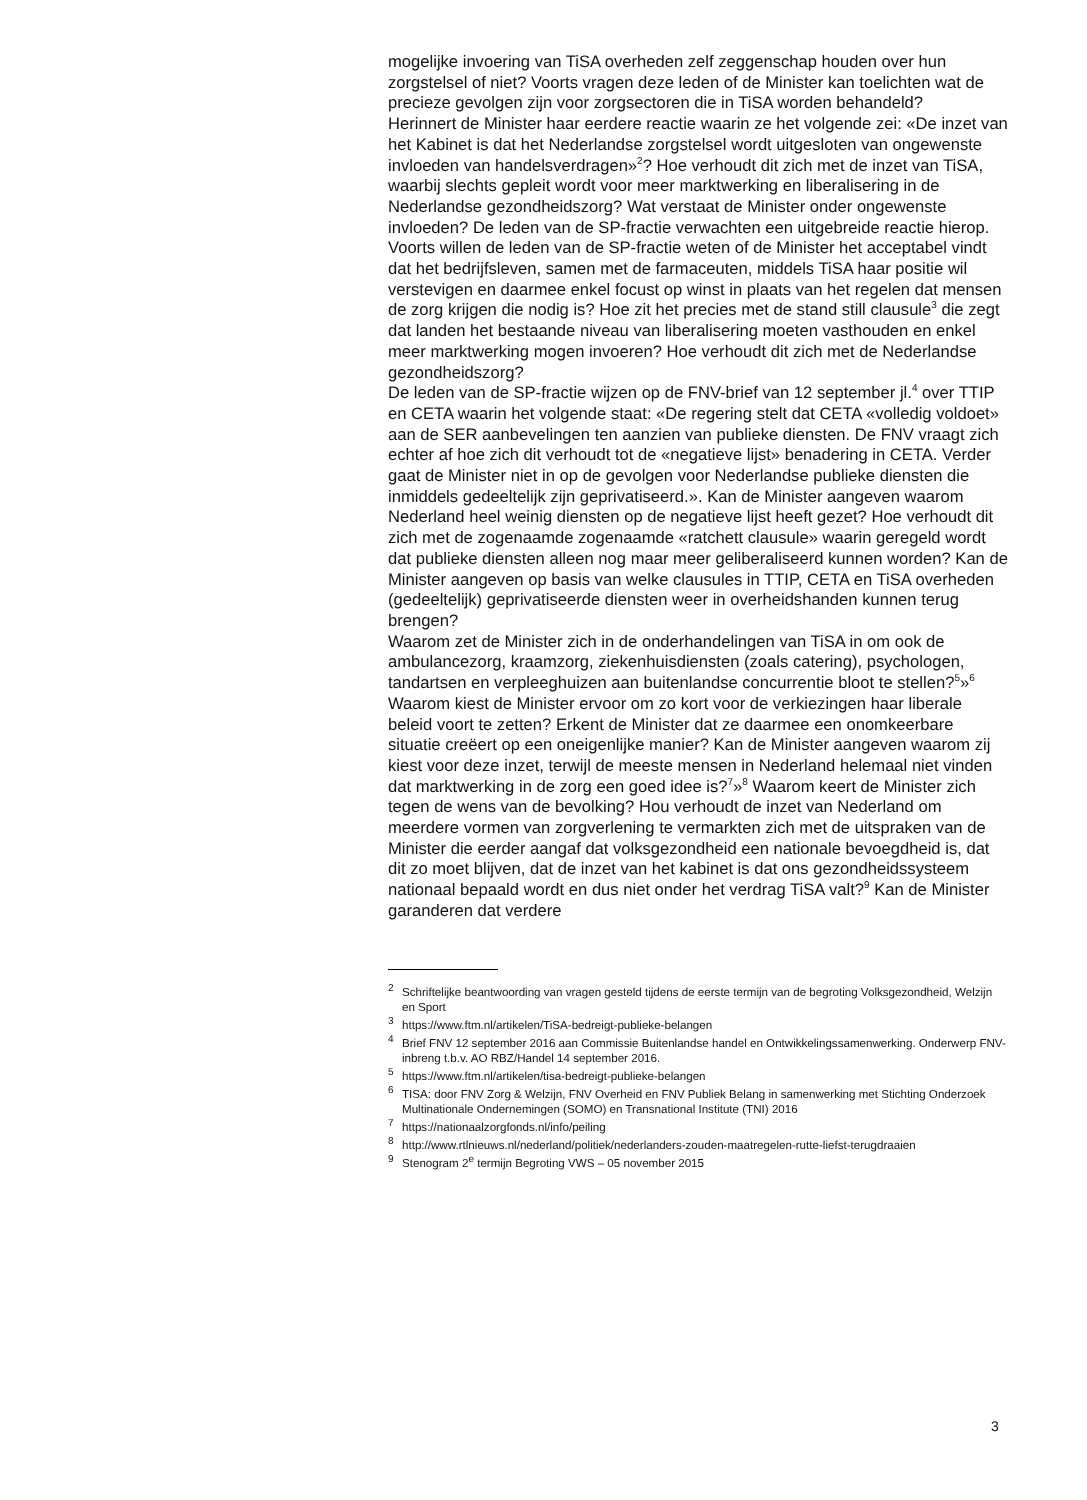mogelijke invoering van TiSA overheden zelf zeggenschap houden over hun zorgstelsel of niet? Voorts vragen deze leden of de Minister kan toelichten wat de precieze gevolgen zijn voor zorgsectoren die in TiSA worden behandeld?
Herinnert de Minister haar eerdere reactie waarin ze het volgende zei: «De inzet van het Kabinet is dat het Nederlandse zorgstelsel wordt uitgesloten van ongewenste invloeden van handelsverdragen»<sup>2</sup>? Hoe verhoudt dit zich met de inzet van TiSA, waarbij slechts gepleit wordt voor meer marktwerking en liberalisering in de Nederlandse gezondheidszorg? Wat verstaat de Minister onder ongewenste invloeden? De leden van de SP-fractie verwachten een uitgebreide reactie hierop.
Voorts willen de leden van de SP-fractie weten of de Minister het acceptabel vindt dat het bedrijfsleven, samen met de farmaceuten, middels TiSA haar positie wil verstevigen en daarmee enkel focust op winst in plaats van het regelen dat mensen de zorg krijgen die nodig is? Hoe zit het precies met de stand still clausule<sup>3</sup> die zegt dat landen het bestaande niveau van liberalisering moeten vasthouden en enkel meer marktwerking mogen invoeren? Hoe verhoudt dit zich met de Nederlandse gezondheidszorg?
De leden van de SP-fractie wijzen op de FNV-brief van 12 september jl.<sup>4</sup> over TTIP en CETA waarin het volgende staat: «De regering stelt dat CETA «volledig voldoet» aan de SER aanbevelingen ten aanzien van publieke diensten. De FNV vraagt zich echter af hoe zich dit verhoudt tot de «negatieve lijst» benadering in CETA. Verder gaat de Minister niet in op de gevolgen voor Nederlandse publieke diensten die inmiddels gedeeltelijk zijn geprivatiseerd.». Kan de Minister aangeven waarom Nederland heel weinig diensten op de negatieve lijst heeft gezet? Hoe verhoudt dit zich met de zogenaamde zogenaamde «ratchett clausule» waarin geregeld wordt dat publieke diensten alleen nog maar meer geliberaliseerd kunnen worden? Kan de Minister aangeven op basis van welke clausules in TTIP, CETA en TiSA overheden (gedeeltelijk) geprivatiseerde diensten weer in overheidshanden kunnen terug brengen?
Waarom zet de Minister zich in de onderhandelingen van TiSA in om ook de ambulancezorg, kraamzorg, ziekenhuisdiensten (zoals catering), psychologen, tandartsen en verpleeghuizen aan buitenlandse concurrentie bloot te stellen?<sup>5</sup>»<sup>6</sup> Waarom kiest de Minister ervoor om zo kort voor de verkiezingen haar liberale beleid voort te zetten? Erkent de Minister dat ze daarmee een onomkeerbare situatie creëert op een oneigenlijke manier? Kan de Minister aangeven waarom zij kiest voor deze inzet, terwijl de meeste mensen in Nederland helemaal niet vinden dat marktwerking in de zorg een goed idee is?<sup>7</sup>»<sup>8</sup> Waarom keert de Minister zich tegen de wens van de bevolking? Hou verhoudt de inzet van Nederland om meerdere vormen van zorgverlening te vermarkten zich met de uitspraken van de Minister die eerder aangaf dat volksgezondheid een nationale bevoegdheid is, dat dit zo moet blijven, dat de inzet van het kabinet is dat ons gezondheidssysteem nationaal bepaald wordt en dus niet onder het verdrag TiSA valt?<sup>9</sup> Kan de Minister garanderen dat verdere
<sup>2</sup> Schriftelijke beantwoording van vragen gesteld tijdens de eerste termijn van de begroting Volksgezondheid, Welzijn en Sport
<sup>3</sup> https://www.ftm.nl/artikelen/TiSA-bedreigt-publieke-belangen
<sup>4</sup> Brief FNV 12 september 2016 aan Commissie Buitenlandse handel en Ontwikkelingssamenwerking. Onderwerp FNV-inbreng t.b.v. AO RBZ/Handel 14 september 2016.
<sup>5</sup> https://www.ftm.nl/artikelen/tisa-bedreigt-publieke-belangen
<sup>6</sup> TISA: door FNV Zorg & Welzijn, FNV Overheid en FNV Publiek Belang in samenwerking met Stichting Onderzoek Multinationale Ondernemingen (SOMO) en Transnational Institute (TNI) 2016
<sup>7</sup> https://nationaalzorgfonds.nl/info/peiling
<sup>8</sup> http://www.rtlnieuws.nl/nederland/politiek/nederlanders-zouden-maatregelen-rutte-liefst-terugdraaien
<sup>9</sup> Stenogram 2<sup>e</sup> termijn Begroting VWS – 05 november 2015
3